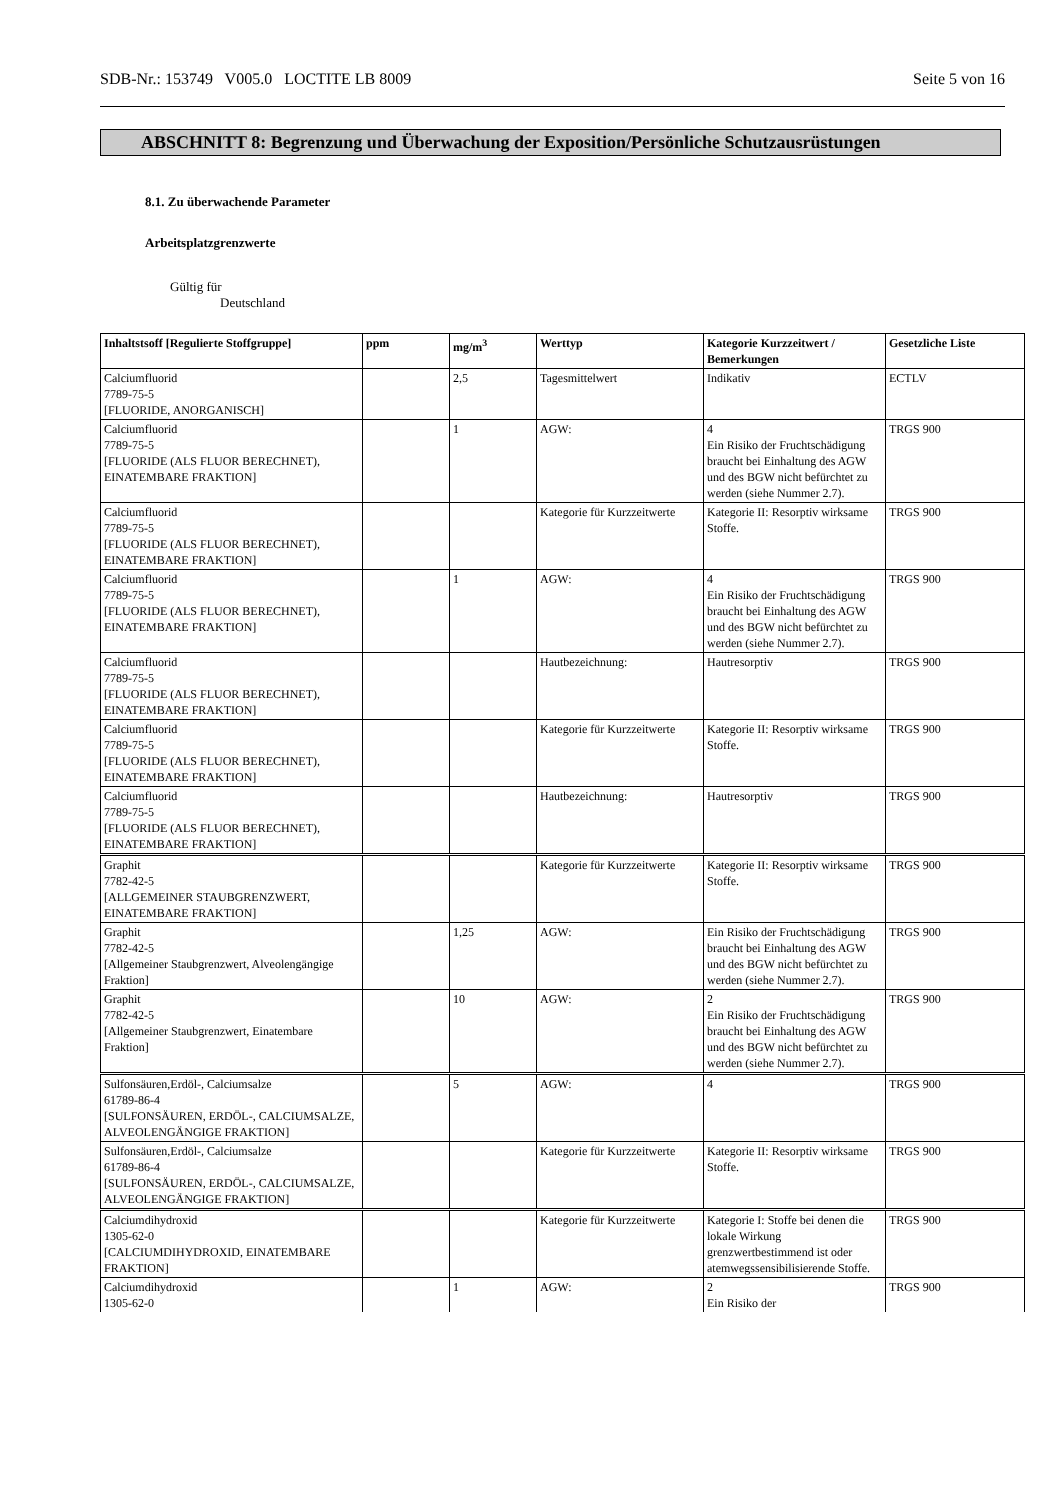SDB-Nr.: 153749 V005.0 LOCTITE LB 8009 Seite 5 von 16
ABSCHNITT 8: Begrenzung und Überwachung der Exposition/Persönliche Schutzausrüstungen
8.1. Zu überwachende Parameter
Arbeitsplatzgrenzwerte
Gültig für
Deutschland
| Inhaltstsoff [Regulierte Stoffgruppe] | ppm | mg/m<sup>3</sup> | Werttyp | Kategorie Kurzzeitwert / Bemerkungen | Gesetzliche Liste |
| --- | --- | --- | --- | --- | --- |
| Calciumfluorid 7789-75-5 [FLUORIDE, ANORGANISCH] | | 2,5 | Tagesmittelwert | Indikativ | ECTLV |
| Calciumfluorid 7789-75-5 [FLUORIDE (ALS FLUOR BERECHNET), EINATEMBARE FRAKTION] | | 1 | AGW: | 4 Ein Risiko der Fruchtschädigung braucht bei Einhaltung des AGW und des BGW nicht befürchtet zu werden (siehe Nummer 2.7). | TRGS 900 |
| Calciumfluorid 7789-75-5 [FLUORIDE (ALS FLUOR BERECHNET), EINATEMBARE FRAKTION] | | | Kategorie für Kurzzeitwerte | Kategorie II: Resorptiv wirksame Stoffe. | TRGS 900 |
| Calciumfluorid 7789-75-5 [FLUORIDE (ALS FLUOR BERECHNET), EINATEMBARE FRAKTION] | | 1 | AGW: | 4 Ein Risiko der Fruchtschädigung braucht bei Einhaltung des AGW und des BGW nicht befürchtet zu werden (siehe Nummer 2.7). | TRGS 900 |
| Calciumfluorid 7789-75-5 [FLUORIDE (ALS FLUOR BERECHNET), EINATEMBARE FRAKTION] | | | Hautbezeichnung: | Hautresorptiv | TRGS 900 |
| Calciumfluorid 7789-75-5 [FLUORIDE (ALS FLUOR BERECHNET), EINATEMBARE FRAKTION] | | | Kategorie für Kurzzeitwerte | Kategorie II: Resorptiv wirksame Stoffe. | TRGS 900 |
| Calciumfluorid 7789-75-5 [FLUORIDE (ALS FLUOR BERECHNET), EINATEMBARE FRAKTION] | | | Hautbezeichnung: | Hautresorptiv | TRGS 900 |
| Graphit 7782-42-5 [ALLGEMEINER STAUBGRENZWERT, EINATEMBARE FRAKTION] | | | Kategorie für Kurzzeitwerte | Kategorie II: Resorptiv wirksame Stoffe. | TRGS 900 |
| Graphit 7782-42-5 [Allgemeiner Staubgrenzwert, Alveolengängige Fraktion] | | 1,25 | AGW: | Ein Risiko der Fruchtschädigung braucht bei Einhaltung des AGW und des BGW nicht befürchtet zu werden (siehe Nummer 2.7). | TRGS 900 |
| Graphit 7782-42-5 [Allgemeiner Staubgrenzwert, Einatembare Fraktion] | | 10 | AGW: | 2 Ein Risiko der Fruchtschädigung braucht bei Einhaltung des AGW und des BGW nicht befürchtet zu werden (siehe Nummer 2.7). | TRGS 900 |
| Sulfonsäuren,Erdöl-, Calciumsalze 61789-86-4 [SULFONSÄUREN, ERDÖL-, CALCIUMSALZE, ALVEOLENGÄNGIGE FRAKTION] | | 5 | AGW: | 4 | TRGS 900 |
| Sulfonsäuren,Erdöl-, Calciumsalze 61789-86-4 [SULFONSÄUREN, ERDÖL-, CALCIUMSALZE, ALVEOLENGÄNGIGE FRAKTION] | | | Kategorie für Kurzzeitwerte | Kategorie II: Resorptiv wirksame Stoffe. | TRGS 900 |
| Calciumdihydroxid 1305-62-0 [CALCIUMDIHYDROXID, EINATEMBARE FRAKTION] | | | Kategorie für Kurzzeitwerte | Kategorie I: Stoffe bei denen die lokale Wirkung grenzwertbestimmend ist oder atemwegssensibilisierende Stoffe. | TRGS 900 |
| Calciumdihydroxid 1305-62-0 | | 1 | AGW: | 2 Ein Risiko der | TRGS 900 |